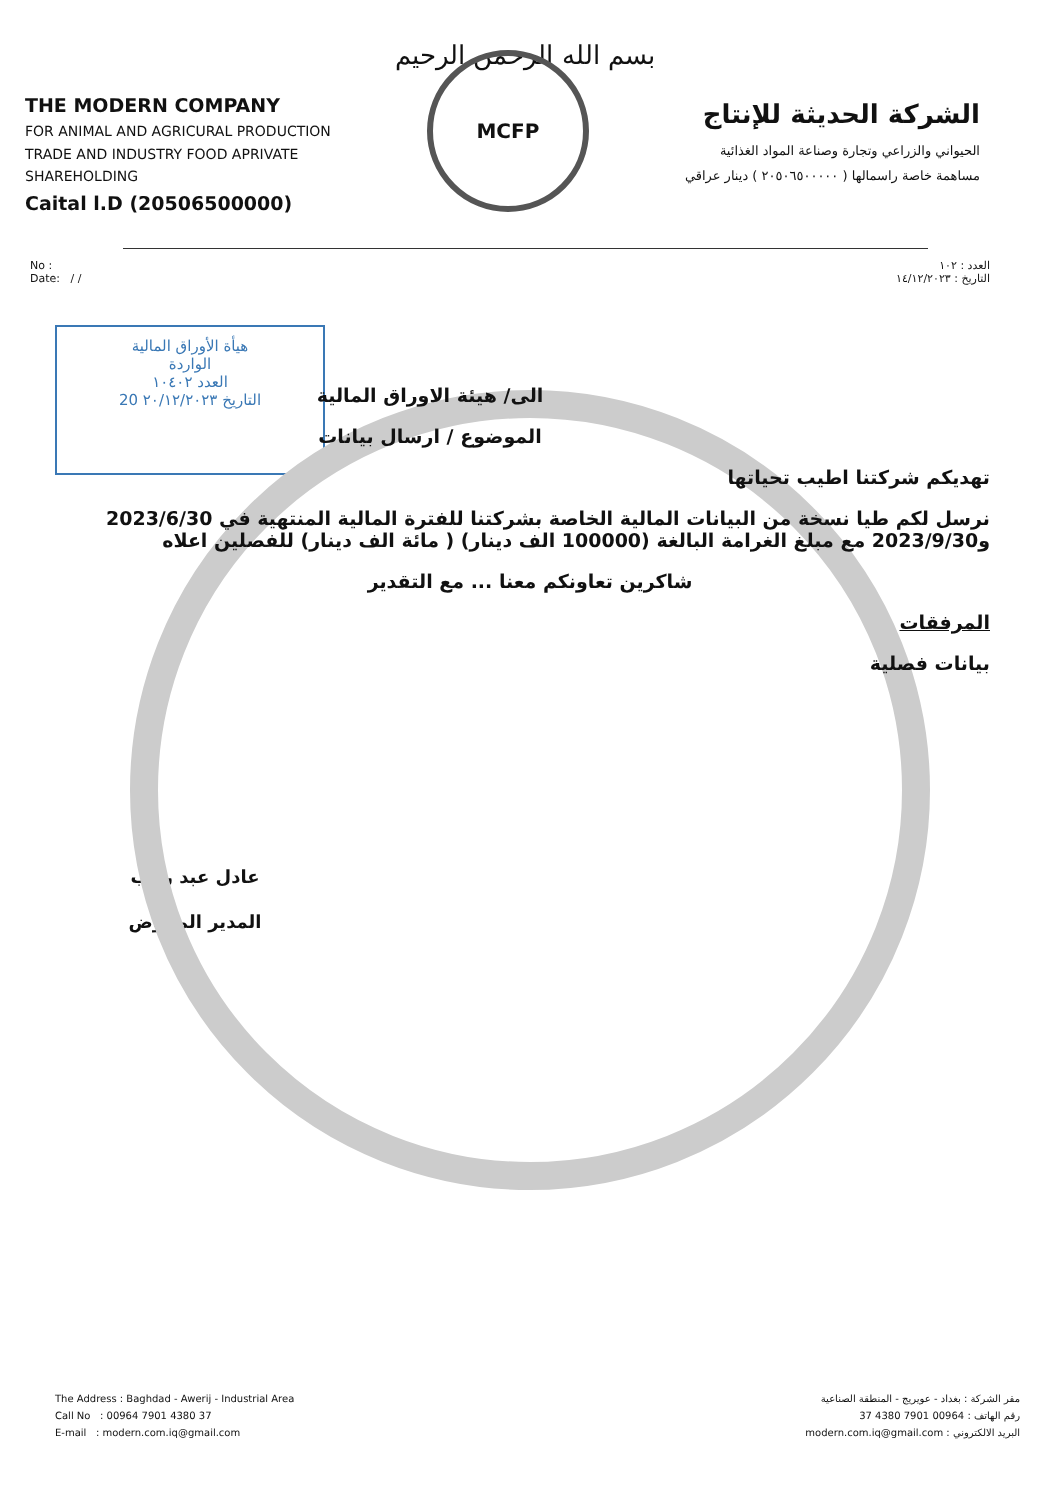بسم الله الرحمن الرحيم
THE MODERN COMPANY
FOR ANIMAL AND AGRICURAL PRODUCTION
TRADE AND INDUSTRY FOOD APRIVATE
SHAREHOLDING
Caital l.D (20506500000)
MCFP
الشركة الحديثة للإنتاج
الحيواني والزراعي وتجارة وصناعة المواد الغذائية
مساهمة خاصة راسمالها ( ٢٠٥٠٦٥٠٠٠٠٠ ) دينار عراقي
No :
Date: / /
العدد : ١٠٢
التاريخ : ١٤/١٢/٢٠٢٣
هيأة الأوراق المالية
الواردة
العدد ١٠٤٠٢
التاريخ ٢٠/١٢/٢٠٢٣ 20
الى/ هيئة الاوراق المالية
الموضوع / ارسال بيانات
تهديكم شركتنا اطيب تحياتها
نرسل لكم طيا نسخة من البيانات المالية الخاصة بشركتنا للفترة المالية المنتهية في 2023/6/30 و2023/9/30 مع مبلغ الغرامة البالغة (100000 الف دينار) ( مائة الف دينار) للفصلين اعلاه
شاكرين تعاونكم معنا ... مع التقدير
المرفقات
بيانات فصلية
عادل عبد رجب
المدير المفوض
The Address : Baghdad - Awerij - Industrial Area
Call No : 00964 7901 4380 37
E-mail : modern.com.iq@gmail.com
مقر الشركة : بغداد - عويريج - المنطقة الصناعية
رقم الهاتف : 00964 7901 4380 37
البريد الالكتروني : modern.com.iq@gmail.com